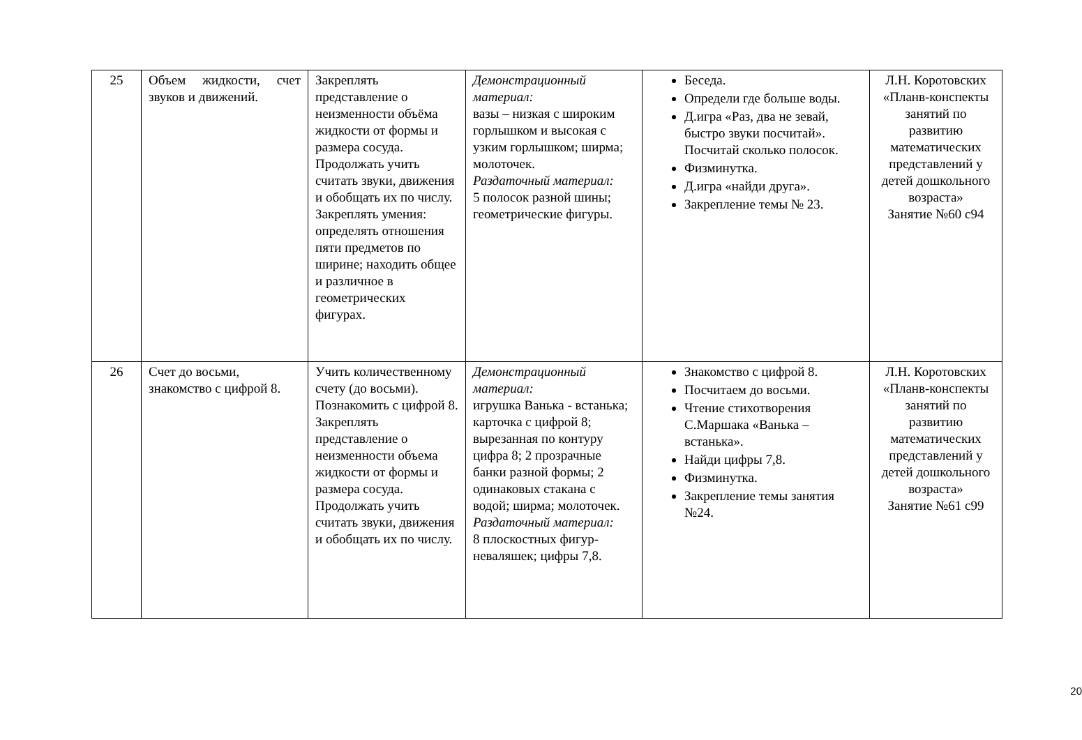| 25 | Объем жидкости, счет звуков и движений. | Закреплять представление о неизменности объёма жидкости от формы и размера сосуда. Продолжать учить считать звуки, движения и обобщать их по числу. Закреплять умения: определять отношения пяти предметов по ширине; находить общее и различное в геометрических фигурах. | Демонстрационный материал: вазы – низкая с широким горлышком и высокая с узким горлышком; ширма; молоточек. Раздаточный материал: 5 полосок разной шины; геометрические фигуры. | Беседа. Определи где больше воды. Д.игра «Раз, два не зевай, быстро звуки посчитай». Посчитай сколько полосок. Физминутка. Д.игра «найди друга». Закрепление темы № 23. | Л.Н. Коротовских «Планв-конспекты занятий по развитию математических представлений у детей дошкольного возраста» Занятие №60 с94 |
| 26 | Счет до восьми, знакомство с цифрой 8. | Учить количественному счету (до восьми). Познакомить с цифрой 8. Закреплять представление о неизменности объема жидкости от формы и размера сосуда. Продолжать учить считать звуки, движения и обобщать их по числу. | Демонстрационный материал: игрушка Ванька - встанька; карточка с цифрой 8; вырезанная по контуру цифра 8; 2 прозрачные банки разной формы; 2 одинаковых стакана с водой; ширма; молоточек. Раздаточный материал: 8 плоскостных фигур-неваляшек; цифры 7,8. | Знакомство с цифрой 8. Посчитаем до восьми. Чтение стихотворения С.Маршака «Ванька – встанька». Найди цифры 7,8. Физминутка. Закрепление темы занятия №24. | Л.Н. Коротовских «Планв-конспекты занятий по развитию математических представлений у детей дошкольного возраста» Занятие №61 с99 |
20